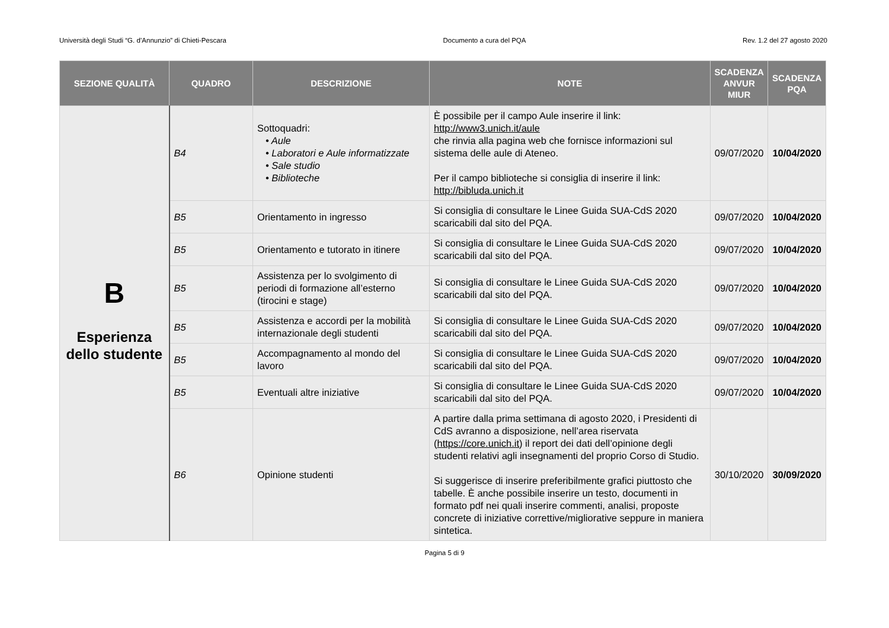Università degli Studi “G. d’Annunzio” di Chieti-Pescara Documento a cura del PQA Rev. 1.2 del 27 agosto 2020
| SEZIONE QUALITÀ | QUADRO | DESCRIZIONE | NOTE | SCADENZA ANVUR MIUR | SCADENZA PQA |
| --- | --- | --- | --- | --- | --- |
| B Esperienza dello studente | B4 | Sottoquadri: • Aule • Laboratori e Aule informatizzate • Sale studio • Biblioteche | È possibile per il campo Aule inserire il link: http://www3.unich.it/aule che rinvia alla pagina web che fornisce informazioni sul sistema delle aule di Ateneo. Per il campo biblioteche si consiglia di inserire il link: http://bibluda.unich.it | 09/07/2020 | 10/04/2020 |
| | B5 | Orientamento in ingresso | Si consiglia di consultare le Linee Guida SUA-CdS 2020 scaricabili dal sito del PQA. | 09/07/2020 | 10/04/2020 |
| | B5 | Orientamento e tutorato in itinere | Si consiglia di consultare le Linee Guida SUA-CdS 2020 scaricabili dal sito del PQA. | 09/07/2020 | 10/04/2020 |
| | B5 | Assistenza per lo svolgimento di periodi di formazione all’esterno (tirocini e stage) | Si consiglia di consultare le Linee Guida SUA-CdS 2020 scaricabili dal sito del PQA. | 09/07/2020 | 10/04/2020 |
| | B5 | Assistenza e accordi per la mobilità internazionale degli studenti | Si consiglia di consultare le Linee Guida SUA-CdS 2020 scaricabili dal sito del PQA. | 09/07/2020 | 10/04/2020 |
| | B5 | Accompagnamento al mondo del lavoro | Si consiglia di consultare le Linee Guida SUA-CdS 2020 scaricabili dal sito del PQA. | 09/07/2020 | 10/04/2020 |
| | B5 | Eventuali altre iniziative | Si consiglia di consultare le Linee Guida SUA-CdS 2020 scaricabili dal sito del PQA. | 09/07/2020 | 10/04/2020 |
| | B6 | Opinione studenti | A partire dalla prima settimana di agosto 2020, i Presidenti di CdS avranno a disposizione, nell’area riservata ( https://core.unich.it ) il report dei dati dell’opinione degli studenti relativi agli insegnamenti del proprio Corso di Studio. Si suggerisce di inserire preferibilmente grafici piuttosto che tabelle. È anche possibile inserire un testo, documenti in formato pdf nei quali inserire commenti, analisi, proposte concrete di iniziative correttive/migliorative seppure in maniera sintetica. | 30/10/2020 | 30/09/2020 |
Pagina 5 di 9